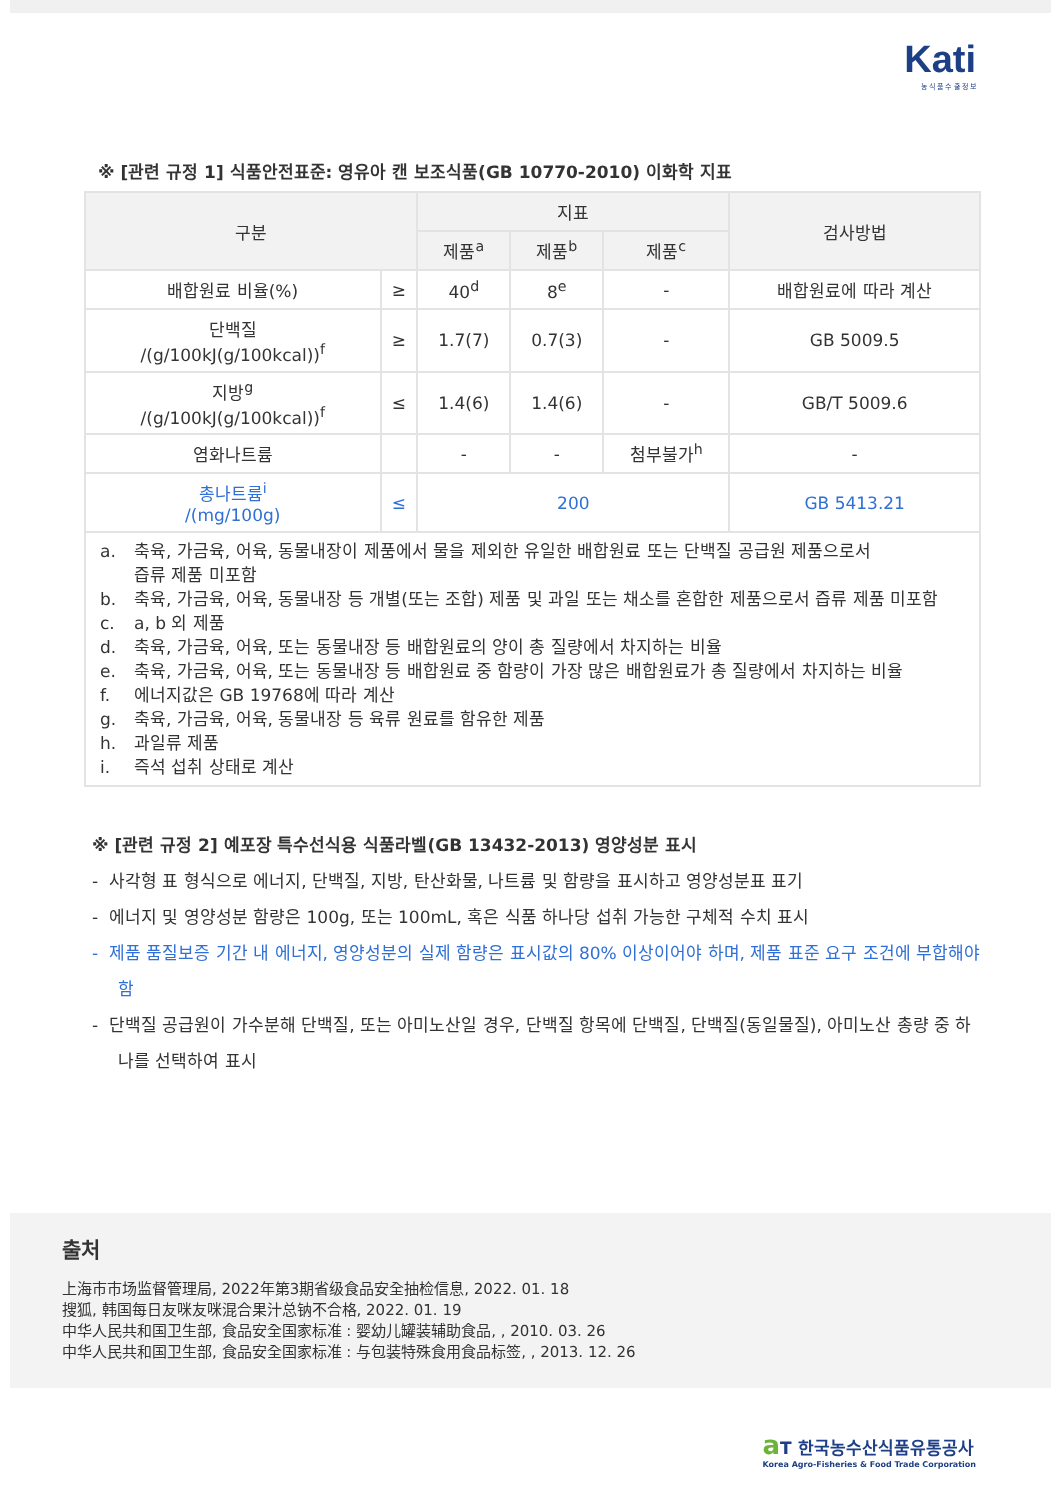Kati
농 식 품 수 출 정 보
※ [관련 규정 1] 식품안전표준: 영유아 캔 보조식품(GB 10770-2010) 이화학 지표
| 구분 | | 지표 | | | 검사방법 |
| --- | --- | --- | --- | --- | --- |
| | | 제품<sup>a</sup> | 제품<sup>b</sup> | 제품<sup>c</sup> | |
| 배합원료 비율(%) | ≥ | 40<sup>d</sup> | 8<sup>e</sup> | - | 배합원료에 따라 계산 |
| 단백질 /(g/100kJ(g/100kcal))<sup>f</sup> | ≥ | 1.7(7) | 0.7(3) | - | GB 5009.5 |
| 지방<sup>g</sup> /(g/100kJ(g/100kcal))<sup>f</sup> | ≤ | 1.4(6) | 1.4(6) | - | GB/T 5009.6 |
| 염화나트륨 | | - | - | 첨부불가<sup>h</sup> | - |
| 총나트륨<sup>i</sup> /(mg/100g) | ≤ | 200 | | | GB 5413.21 |
| a. 축육, 가금육, 어육, 동물내장이 제품에서 물을 제외한 유일한 배합원료 또는 단백질 공급원 제품으로서 즙류 제품 미포함 b. 축육, 가금육, 어육, 동물내장 등 개별(또는 조합) 제품 및 과일 또는 채소를 혼합한 제품으로서 즙류 제품 미포함 c. a, b 외 제품 d. 축육, 가금육, 어육, 또는 동물내장 등 배합원료의 양이 총 질량에서 차지하는 비율 e. 축육, 가금육, 어육, 또는 동물내장 등 배합원료 중 함량이 가장 많은 배합원료가 총 질량에서 차지하는 비율 f. 에너지값은 GB 19768에 따라 계산 g. 축육, 가금육, 어육, 동물내장 등 육류 원료를 함유한 제품 h. 과일류 제품 i. 즉석 섭취 상태로 계산 | | | | | |
※ [관련 규정 2] 예포장 특수선식용 식품라벨(GB 13432-2013) 영양성분 표시
- 사각형 표 형식으로 에너지, 단백질, 지방, 탄산화물, 나트륨 및 함량을 표시하고 영양성분표 표기
- 에너지 및 영양성분 함량은 100g, 또는 100mL, 혹은 식품 하나당 섭취 가능한 구체적 수치 표시
- 제품 품질보증 기간 내 에너지, 영양성분의 실제 함량은 표시값의 80% 이상이어야 하며, 제품 표준 요구 조건에 부합해야 함
- 단백질 공급원이 가수분해 단백질, 또는 아미노산일 경우, 단백질 항목에 단백질, 단백질(동일물질), 아미노산 총량 중 하나를 선택하여 표시
출처
上海市市场监督管理局, 2022年第3期省级食品安全抽检信息, 2022. 01. 18
搜狐, 韩国每日友咪友咪混合果汁总钠不合格, 2022. 01. 19
中华人民共和国卫生部, 食品安全国家标准 : 婴幼儿罐装辅助食品, , 2010. 03. 26
中华人民共和国卫生部, 食品安全国家标准 : 与包装特殊食用食品标签, , 2013. 12. 26
a T 한국농수산식품유통공사
Korea Agro-Fisheries & Food Trade Corporation